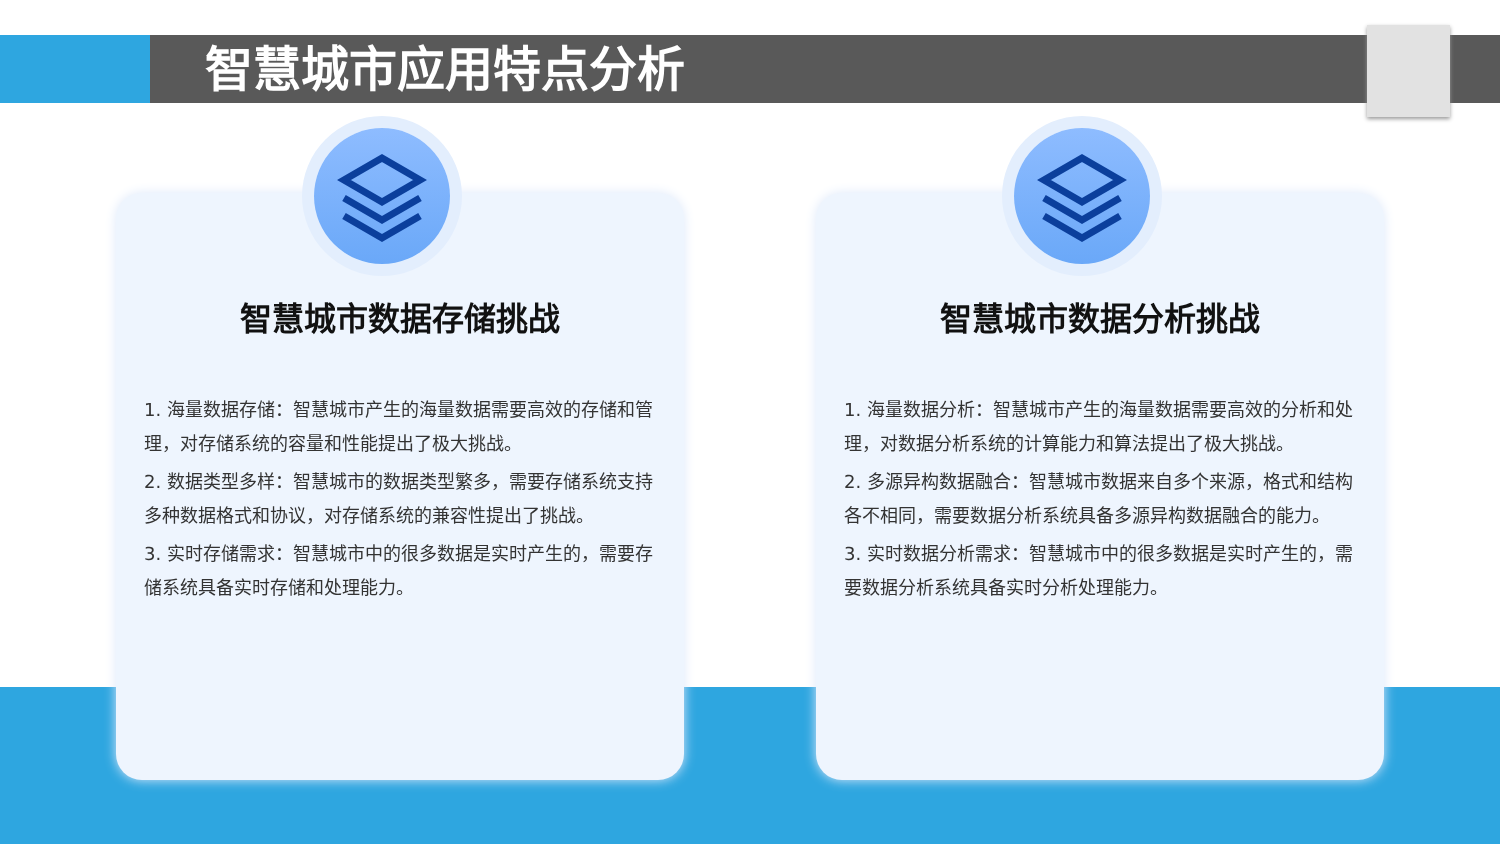智慧城市应用特点分析
智慧城市数据存储挑战
1. 海量数据存储：智慧城市产生的海量数据需要高效的存储和管理，对存储系统的容量和性能提出了极大挑战。
2. 数据类型多样：智慧城市的数据类型繁多，需要存储系统支持多种数据格式和协议，对存储系统的兼容性提出了挑战。
3. 实时存储需求：智慧城市中的很多数据是实时产生的，需要存储系统具备实时存储和处理能力。
智慧城市数据分析挑战
1. 海量数据分析：智慧城市产生的海量数据需要高效的分析和处理，对数据分析系统的计算能力和算法提出了极大挑战。
2. 多源异构数据融合：智慧城市数据来自多个来源，格式和结构各不相同，需要数据分析系统具备多源异构数据融合的能力。
3. 实时数据分析需求：智慧城市中的很多数据是实时产生的，需要数据分析系统具备实时分析处理能力。